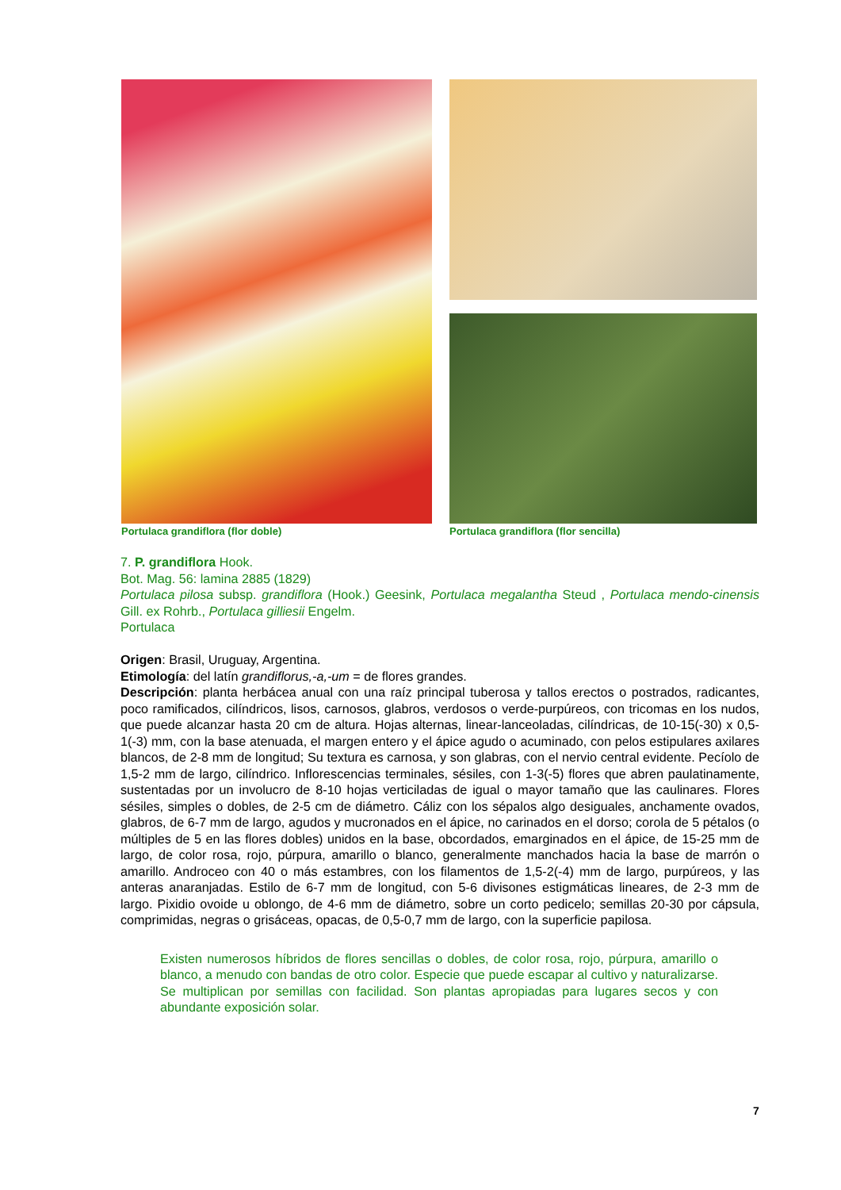Portulaca grandiflora (flor doble)
Portulaca grandiflora (flor sencilla)
7. P. grandiflora Hook.
Bot. Mag. 56: lamina 2885 (1829)
Portulaca pilosa subsp. grandiflora (Hook.) Geesink, Portulaca megalantha Steud , Portulaca mendo-cinensis Gill. ex Rohrb., Portulaca gilliesii Engelm.
Portulaca
Origen: Brasil, Uruguay, Argentina.
Etimología: del latín grandiflorus,-a,-um = de flores grandes.
Descripción: planta herbácea anual con una raíz principal tuberosa y tallos erectos o postrados, radicantes, poco ramificados, cilíndricos, lisos, carnosos, glabros, verdosos o verde-purpúreos, con tricomas en los nudos, que puede alcanzar hasta 20 cm de altura. Hojas alternas, linear-lanceoladas, cilíndricas, de 10-15(-30) x 0,5-1(-3) mm, con la base atenuada, el margen entero y el ápice agudo o acuminado, con pelos estipulares axilares blancos, de 2-8 mm de longitud; Su textura es carnosa, y son glabras, con el nervio central evidente. Pecíolo de 1,5-2 mm de largo, cilíndrico. Inflorescencias terminales, sésiles, con 1-3(-5) flores que abren paulatinamente, sustentadas por un involucro de 8-10 hojas verticiladas de igual o mayor tamaño que las caulinares. Flores sésiles, simples o dobles, de 2-5 cm de diámetro. Cáliz con los sépalos algo desiguales, anchamente ovados, glabros, de 6-7 mm de largo, agudos y mucronados en el ápice, no carinados en el dorso; corola de 5 pétalos (o múltiples de 5 en las flores dobles) unidos en la base, obcordados, emarginados en el ápice, de 15-25 mm de largo, de color rosa, rojo, púrpura, amarillo o blanco, generalmente manchados hacia la base de marrón o amarillo. Androceo con 40 o más estambres, con los filamentos de 1,5-2(-4) mm de largo, purpúreos, y las anteras anaranjadas. Estilo de 6-7 mm de longitud, con 5-6 divisones estigmáticas lineares, de 2-3 mm de largo. Pixidio ovoide u oblongo, de 4-6 mm de diámetro, sobre un corto pedicelo; semillas 20-30 por cápsula, comprimidas, negras o grisáceas, opacas, de 0,5-0,7 mm de largo, con la superficie papilosa.
Existen numerosos híbridos de flores sencillas o dobles, de color rosa, rojo, púrpura, amarillo o blanco, a menudo con bandas de otro color. Especie que puede escapar al cultivo y naturalizarse. Se multiplican por semillas con facilidad. Son plantas apropiadas para lugares secos y con abundante exposición solar.
7